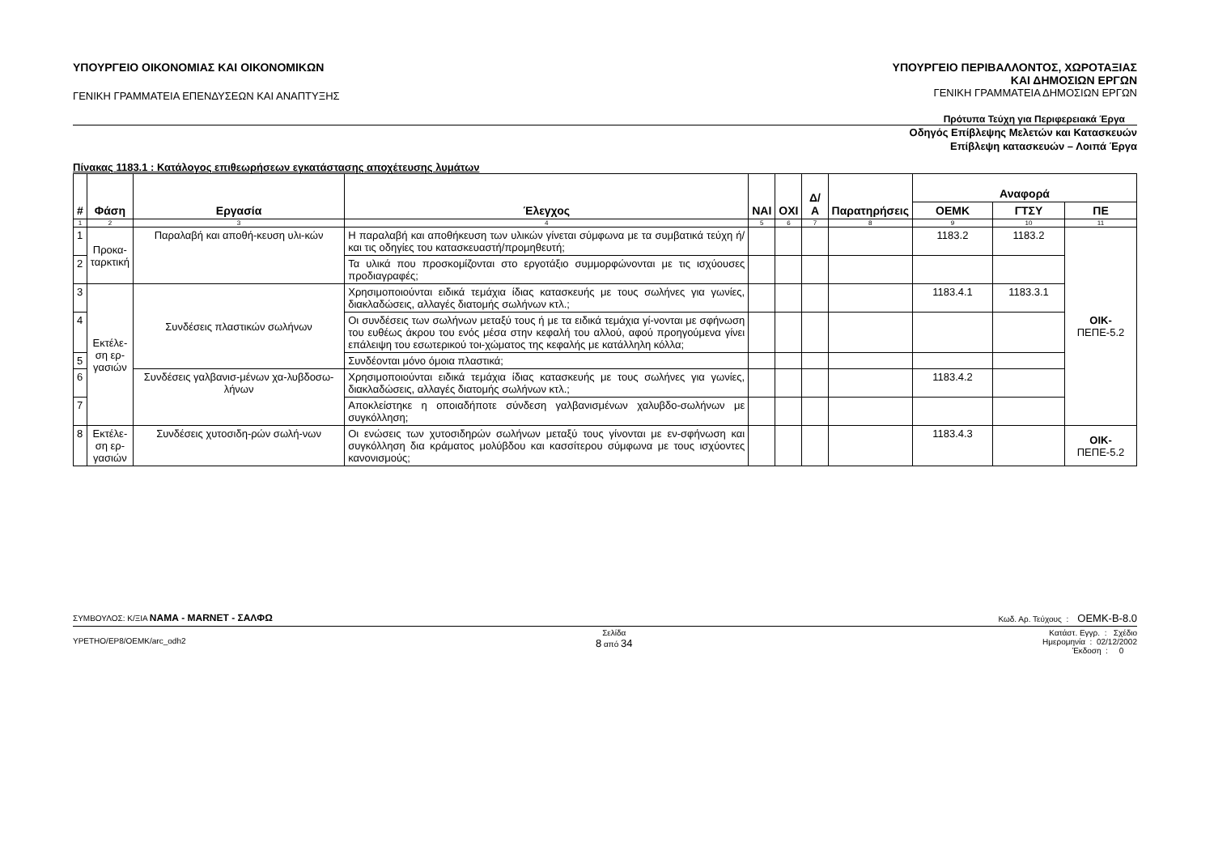ΥΠΟΥΡΓΕΙΟ ΟΙΚΟΝΟΜΙΑΣ ΚΑΙ ΟΙΚΟΝΟΜΙΚΩΝ
ΓΕΝΙΚΗ ΓΡΑΜΜΑΤΕΙΑ ΕΠΕΝΔΥΣΕΩΝ ΚΑΙ ΑΝΑΠΤΥΞΗΣ
ΥΠΟΥΡΓΕΙΟ ΠΕΡΙΒΑΛΛΟΝΤΟΣ, ΧΩΡΟΤΑΞΙΑΣ
ΚΑΙ ΔΗΜΟΣΙΩΝ ΕΡΓΩΝ
ΓΕΝΙΚΗ ΓΡΑΜΜΑΤΕΙΑ ΔΗΜΟΣΙΩΝ ΕΡΓΩΝ
Πρότυπα Τεύχη για Περιφερειακά Έργα
Οδηγός Επίβλεψης Μελετών και Κατασκευών
Επίβλεψη κατασκευών – Λοιπά Έργα
Πίνακας 1183.1 : Κατάλογος επιθεωρήσεων εγκατάστασης αποχέτευσης λυμάτων
| # | Φάση | Εργασία | Έλεγχος | ΝΑΙ | ΟΧΙ | Δ/Α | Παρατηρήσεις | Αναφορά | | |
| --- | --- | --- | --- | --- | --- | --- | --- | --- | --- | --- |
| | | | | | | | | ΟΕΜΚ | ΓΤΣΥ | ΠΕ |
| 1 | 2 | 3 | 4 | 5 | 6 | 7 | 8 | 9 | 10 | 11 |
| 1 | Προκα- ταρκτική | Παραλαβή και αποθή-κευση υλι-κών | Η παραλαβή και αποθήκευση των υλικών γίνεται σύμφωνα με τα συμβατικά τεύχη ή/και τις οδηγίες του κατασκευαστή/προμηθευτή; | | | | | 1183.2 | 1183.2 | ΟΙΚ- ΠΕΠΕ-5.2 |
| 2 | | | Τα υλικά που προσκομίζονται στο εργοτάξιο συμμορφώνονται με τις ισχύουσες προδιαγραφές; | | | | | | | |
| 3 | Εκτέλε- ση ερ- γασιών | Συνδέσεις πλαστικών σωλήνων | Χρησιμοποιούνται ειδικά τεμάχια ίδιας κατασκευής με τους σωλήνες για γωνίες, διακλαδώσεις, αλλαγές διατομής σωλήνων κτλ.; | | | | | 1183.4.1 | 1183.3.1 | |
| 4 | | | Οι συνδέσεις των σωλήνων μεταξύ τους ή με τα ειδικά τεμάχια γί-νονται με σφήνωση του ευθέως άκρου του ενός μέσα στην κεφαλή του αλλού, αφού προηγούμενα γίνει επάλειψη του εσωτερικού τοι-χώματος της κεφαλής με κατάλληλη κόλλα; | | | | | | | |
| 5 | | | Συνδέονται μόνο όμοια πλαστικά; | | | | | | | |
| 6 | | Συνδέσεις γαλβανισ-μένων χα-λυβδοσω-λήνων | Χρησιμοποιούνται ειδικά τεμάχια ίδιας κατασκευής με τους σωλήνες για γωνίες, διακλαδώσεις, αλλαγές διατομής σωλήνων κτλ.; | | | | | 1183.4.2 | | |
| 7 | | | Αποκλείστηκε η οποιαδήποτε σύνδεση γαλβανισμένων χαλυβδο-σωλήνων με συγκόλληση; | | | | | | | |
| 8 | Εκτέλε- ση ερ- γασιών | Συνδέσεις χυτοσιδη-ρών σωλή-νων | Οι ενώσεις των χυτοσιδηρών σωλήνων μεταξύ τους γίνονται με εν-σφήνωση και συγκόλληση δια κράματος μολύβδου και κασσίτερου σύμφωνα με τους ισχύοντες κανονισμούς; | | | | | 1183.4.3 | | ΟΙΚ- ΠΕΠΕ-5.2 |
ΣΥΜΒΟΥΛΟΣ: Κ/ΞΙΑ ΝΑΜΑ - MARNET - ΣΑΛΦΩ
Κωδ. Αρ. Τεύχους : ΟΕΜΚ-Β-8.0
ΥΡΕΤΗΟ/ΕΡ8/ΟΕΜΚ/arc_odh2
Σελίδα
8 από 34
Κατάστ. Εγγρ. : Σχέδιο
Ημερομηνία : 02/12/2002
Έκδοση : 0